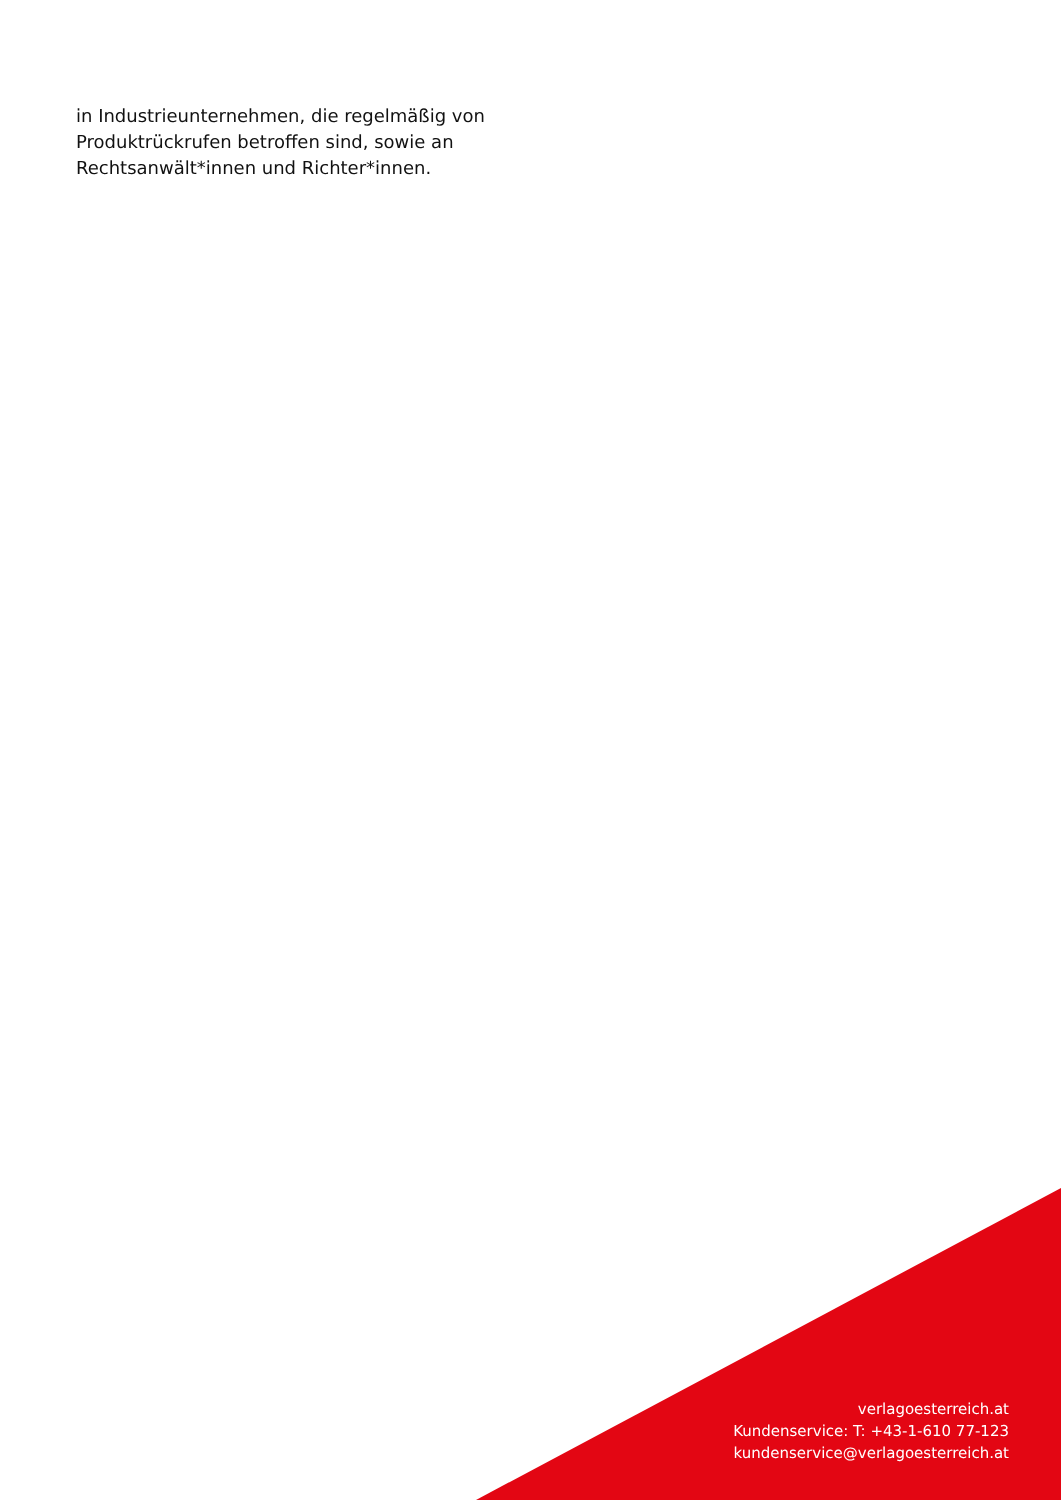in Industrieunternehmen, die regelmäßig von Produktrückrufen betroffen sind, sowie an Rechtsanwält*innen und Richter*innen.
verlagoesterreich.at
Kundenservice: T: +43-1-610 77-123
kundenservice@verlagoesterreich.at